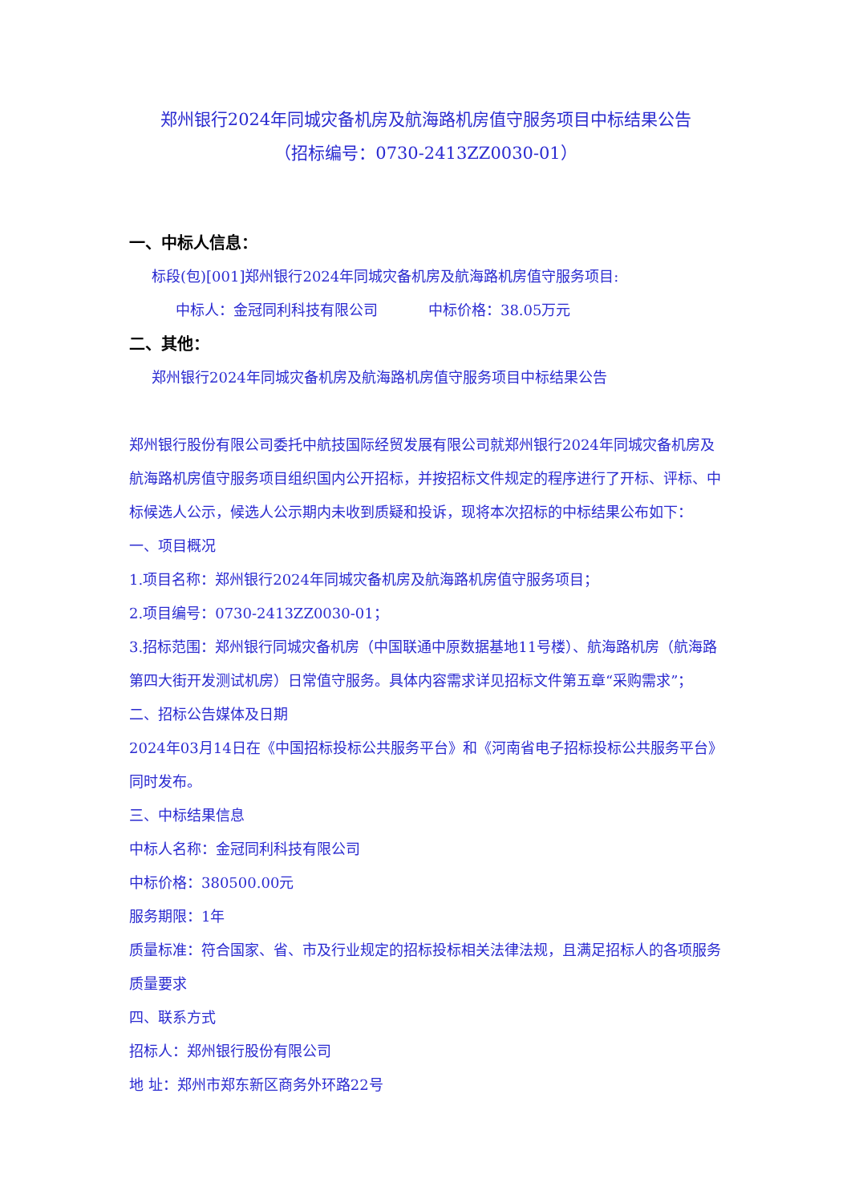郑州银行2024年同城灾备机房及航海路机房值守服务项目中标结果公告
（招标编号：0730-2413ZZ0030-01）
一、中标人信息：
标段(包)[001]郑州银行2024年同城灾备机房及航海路机房值守服务项目:
中标人：金冠同利科技有限公司 中标价格：38.05万元
二、其他：
郑州银行2024年同城灾备机房及航海路机房值守服务项目中标结果公告
郑州银行股份有限公司委托中航技国际经贸发展有限公司就郑州银行2024年同城灾备机房及航海路机房值守服务项目组织国内公开招标，并按招标文件规定的程序进行了开标、评标、中标候选人公示，候选人公示期内未收到质疑和投诉，现将本次招标的中标结果公布如下：
一、项目概况
1.项目名称：郑州银行2024年同城灾备机房及航海路机房值守服务项目；
2.项目编号：0730-2413ZZ0030-01；
3.招标范围：郑州银行同城灾备机房（中国联通中原数据基地11号楼）、航海路机房（航海路第四大街开发测试机房）日常值守服务。具体内容需求详见招标文件第五章“采购需求”；
二、招标公告媒体及日期
2024年03月14日在《中国招标投标公共服务平台》和《河南省电子招标投标公共服务平台》同时发布。
三、中标结果信息
中标人名称：金冠同利科技有限公司
中标价格：380500.00元
服务期限：1年
质量标准：符合国家、省、市及行业规定的招标投标相关法律法规，且满足招标人的各项服务质量要求
四、联系方式
招标人：郑州银行股份有限公司
地 址：郑州市郑东新区商务外环路22号